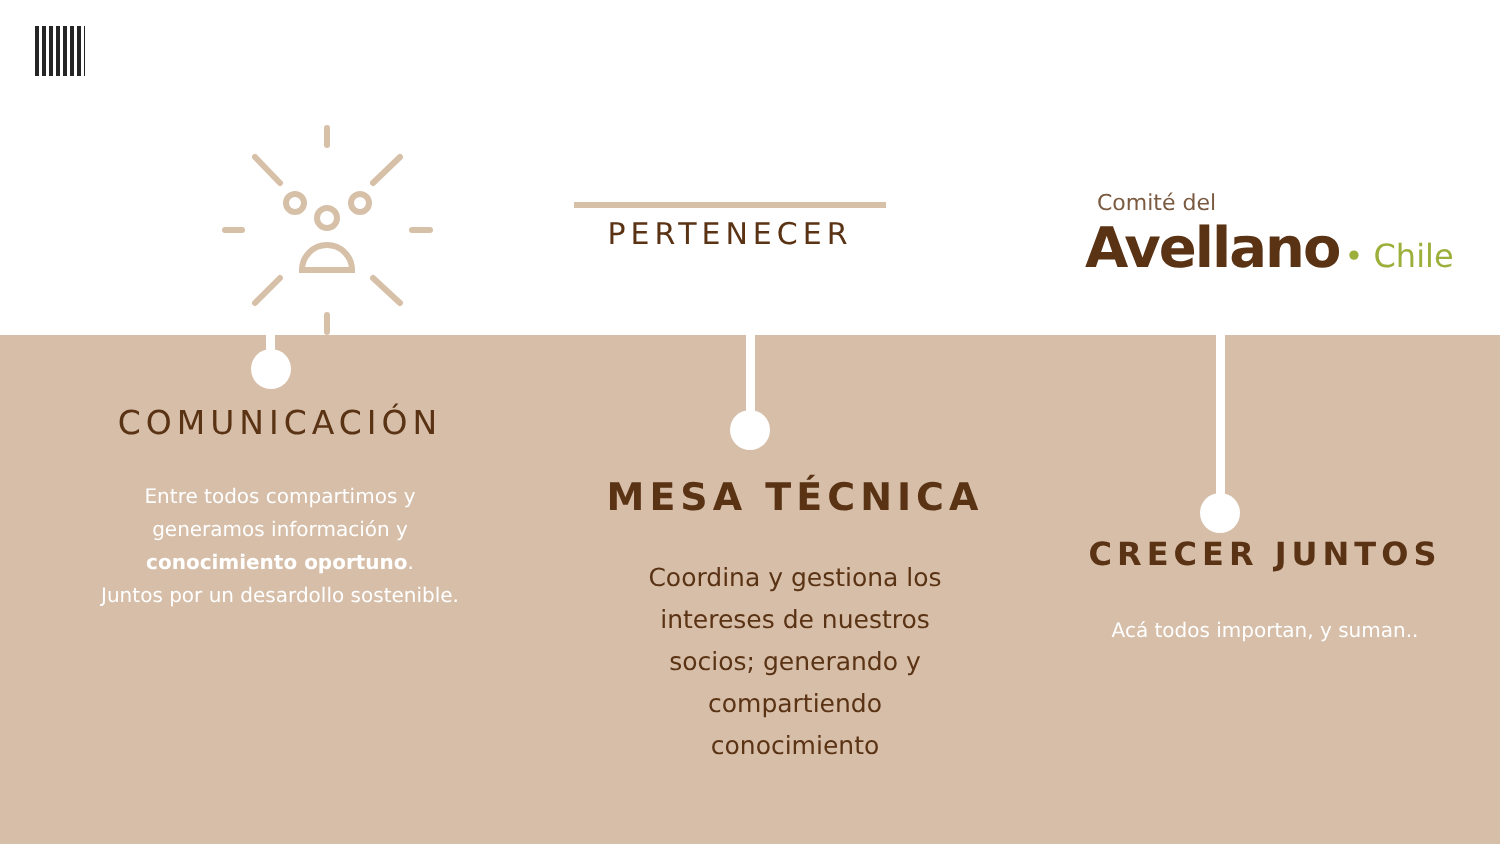PERTENECER
Comité del
Avellano • Chile
COMUNICACIÓN
Entre todos compartimos y
generamos información y
conocimiento oportuno.
Juntos por un desardollo sostenible.
MESA TÉCNICA
Coordina y gestiona los
intereses de nuestros
socios; generando y
compartiendo
conocimiento
CRECER JUNTOS
Acá todos importan, y suman..